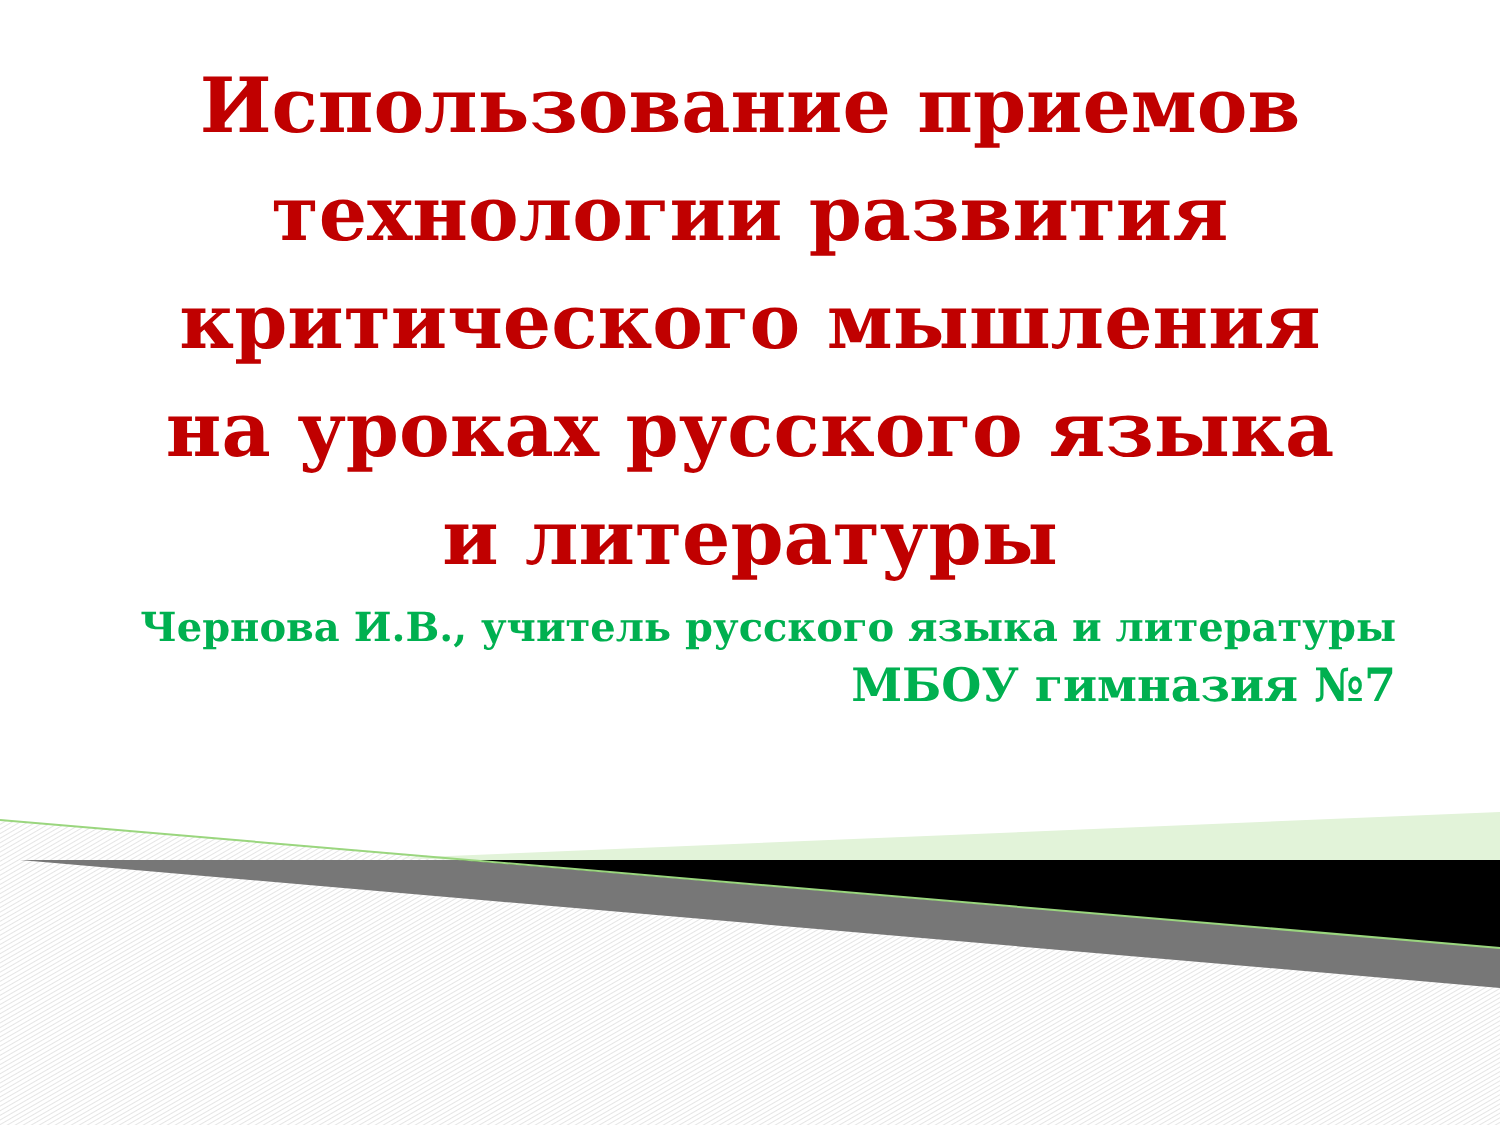Использование приемов технологии развития критического мышления на уроках русского языка и литературы
Чернова И.В., учитель русского языка и литературы
МБОУ гимназия №7